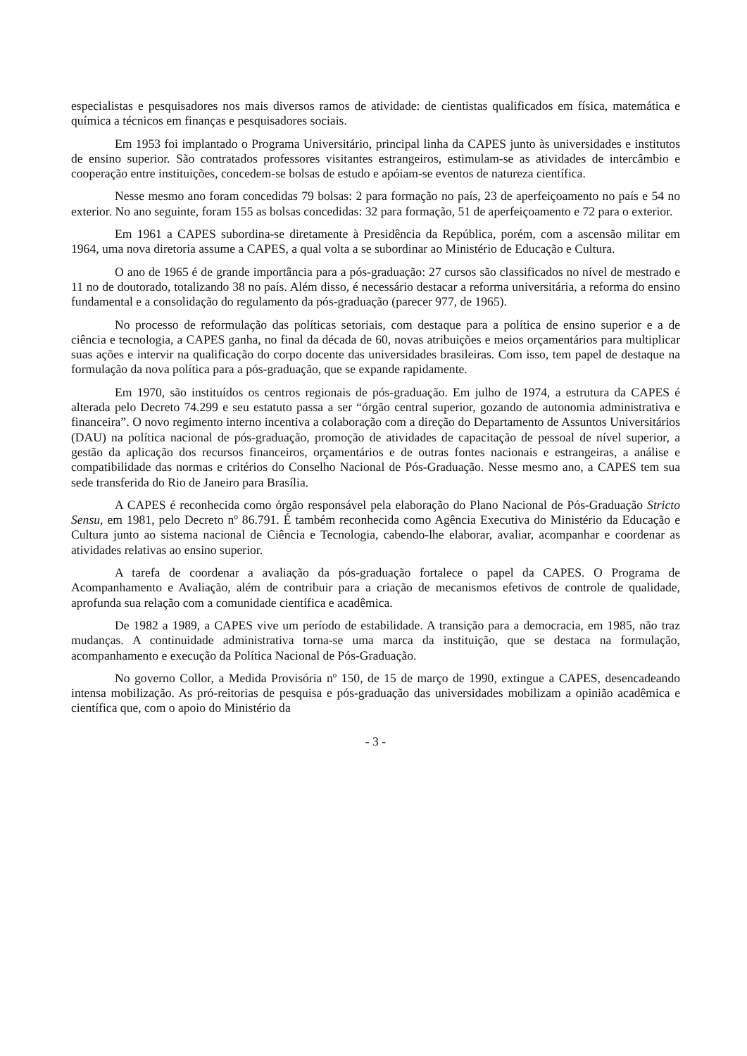especialistas e pesquisadores nos mais diversos ramos de atividade: de cientistas qualificados em física, matemática e química a técnicos em finanças e pesquisadores sociais.
Em 1953 foi implantado o Programa Universitário, principal linha da CAPES junto às universidades e institutos de ensino superior. São contratados professores visitantes estrangeiros, estimulam-se as atividades de intercâmbio e cooperação entre instituições, concedem-se bolsas de estudo e apóiam-se eventos de natureza científica.
Nesse mesmo ano foram concedidas 79 bolsas: 2 para formação no país, 23 de aperfeiçoamento no país e 54 no exterior. No ano seguinte, foram 155 as bolsas concedidas: 32 para formação, 51 de aperfeiçoamento e 72 para o exterior.
Em 1961 a CAPES subordina-se diretamente à Presidência da República, porém, com a ascensão militar em 1964, uma nova diretoria assume a CAPES, a qual volta a se subordinar ao Ministério de Educação e Cultura.
O ano de 1965 é de grande importância para a pós-graduação: 27 cursos são classificados no nível de mestrado e 11 no de doutorado, totalizando 38 no país. Além disso, é necessário destacar a reforma universitária, a reforma do ensino fundamental e a consolidação do regulamento da pós-graduação (parecer 977, de 1965).
No processo de reformulação das políticas setoriais, com destaque para a política de ensino superior e a de ciência e tecnologia, a CAPES ganha, no final da década de 60, novas atribuições e meios orçamentários para multiplicar suas ações e intervir na qualificação do corpo docente das universidades brasileiras. Com isso, tem papel de destaque na formulação da nova política para a pós-graduação, que se expande rapidamente.
Em 1970, são instituídos os centros regionais de pós-graduação. Em julho de 1974, a estrutura da CAPES é alterada pelo Decreto 74.299 e seu estatuto passa a ser “órgão central superior, gozando de autonomia administrativa e financeira”. O novo regimento interno incentiva a colaboração com a direção do Departamento de Assuntos Universitários (DAU) na política nacional de pós-graduação, promoção de atividades de capacitação de pessoal de nível superior, a gestão da aplicação dos recursos financeiros, orçamentários e de outras fontes nacionais e estrangeiras, a análise e compatibilidade das normas e critérios do Conselho Nacional de Pós-Graduação. Nesse mesmo ano, a CAPES tem sua sede transferida do Rio de Janeiro para Brasília.
A CAPES é reconhecida como órgão responsável pela elaboração do Plano Nacional de Pós-Graduação Stricto Sensu, em 1981, pelo Decreto nº 86.791. É também reconhecida como Agência Executiva do Ministério da Educação e Cultura junto ao sistema nacional de Ciência e Tecnologia, cabendo-lhe elaborar, avaliar, acompanhar e coordenar as atividades relativas ao ensino superior.
A tarefa de coordenar a avaliação da pós-graduação fortalece o papel da CAPES. O Programa de Acompanhamento e Avaliação, além de contribuir para a criação de mecanismos efetivos de controle de qualidade, aprofunda sua relação com a comunidade científica e acadêmica.
De 1982 a 1989, a CAPES vive um período de estabilidade. A transição para a democracia, em 1985, não traz mudanças. A continuidade administrativa torna-se uma marca da instituição, que se destaca na formulação, acompanhamento e execução da Política Nacional de Pós-Graduação.
No governo Collor, a Medida Provisória nº 150, de 15 de março de 1990, extingue a CAPES, desencadeando intensa mobilização. As pró-reitorias de pesquisa e pós-graduação das universidades mobilizam a opinião acadêmica e científica que, com o apoio do Ministério da
- 3 -